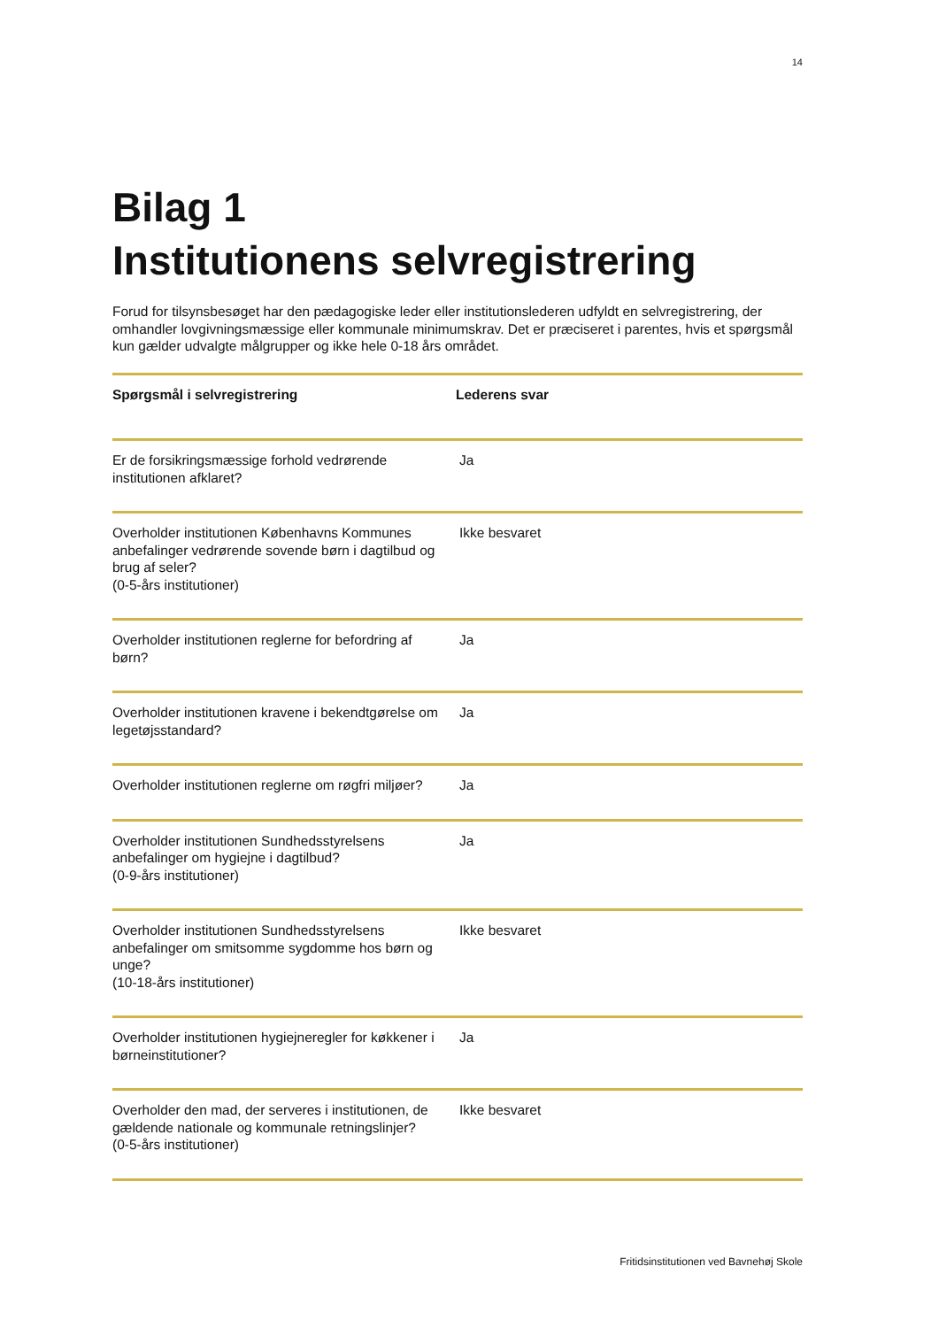14
Bilag 1
Institutionens selvregistrering
Forud for tilsynsbesøget har den pædagogiske leder eller institutionslederen udfyldt en selvregistrering, der omhandler lovgivningsmæssige eller kommunale minimumskrav. Det er præciseret i parentes, hvis et spørgsmål kun gælder udvalgte målgrupper og ikke hele 0-18 års området.
| Spørgsmål i selvregistrering | Lederens svar |
| --- | --- |
| Er de forsikringsmæssige forhold vedrørende institutionen afklaret? | Ja |
| Overholder institutionen Københavns Kommunes anbefalinger vedrørende sovende børn i dagtilbud og brug af seler? (0-5-års institutioner) | Ikke besvaret |
| Overholder institutionen reglerne for befordring af børn? | Ja |
| Overholder institutionen kravene i bekendtgørelse om legetøjsstandard? | Ja |
| Overholder institutionen reglerne om røgfri miljøer? | Ja |
| Overholder institutionen Sundhedsstyrelsens anbefalinger om hygiejne i dagtilbud? (0-9-års institutioner) | Ja |
| Overholder institutionen Sundhedsstyrelsens anbefalinger om smitsomme sygdomme hos børn og unge? (10-18-års institutioner) | Ikke besvaret |
| Overholder institutionen hygiejneregler for køkkener i børneinstitutioner? | Ja |
| Overholder den mad, der serveres i institutionen, de gældende nationale og kommunale retningslinjer? (0-5-års institutioner) | Ikke besvaret |
Fritidsinstitutionen ved Bavnehøj Skole